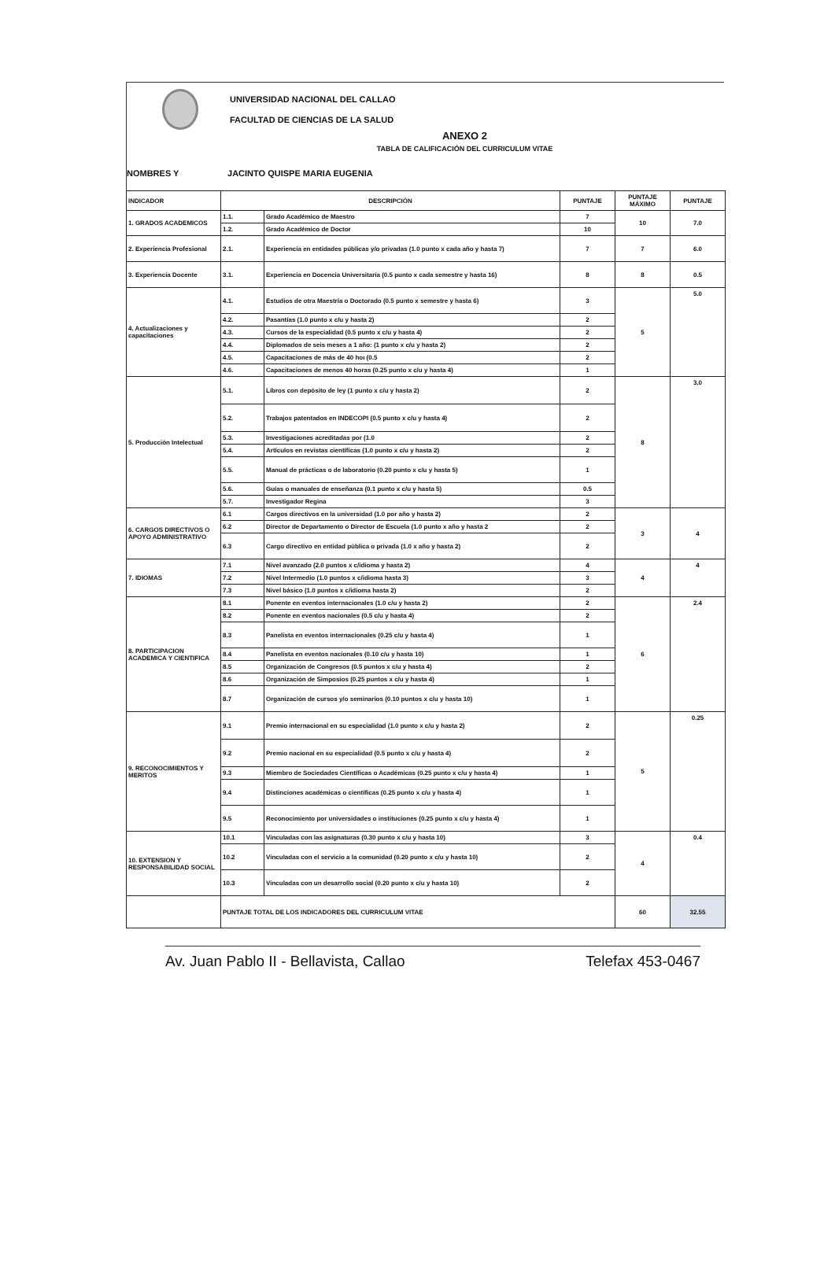UNIVERSIDAD NACIONAL DEL CALLAO
FACULTAD DE CIENCIAS DE LA SALUD
ANEXO 2
TABLA DE CALIFICACIÓN DEL CURRICULUM VITAE
NOMBRES Y JACINTO QUISPE MARIA EUGENIA
| INDICADOR | DESCRIPCIÓN | | PUNTAJE | PUNTAJE MÁXIMO | PUNTAJE |
| --- | --- | --- | --- | --- | --- |
| 1. GRADOS ACADEMICOS | 1.1. | Grado Académico de Maestro | 7 | 10 | 7.0 |
| | 1.2. | Grado Académico de Doctor | 10 | | |
| 2. Experiencia Profesional | 2.1. | Experiencia en entidades públicas y/o privadas (1.0 punto x cada año y hasta 7) | 7 | 7 | 6.0 |
| 3. Experiencia Docente | 3.1. | Experiencia en Docencia Universitaria (0.5 punto x cada semestre y hasta 16) | 8 | 8 | 0.5 |
| 4. Actualizaciones y capacitaciones | 4.1. | Estudios de otra Maestría o Doctorado (0.5 punto x semestre y hasta 6) | 3 | 5 | 5.0 |
| | 4.2. | Pasantías (1.0 punto x c/u y hasta 2) | 2 | | |
| | 4.3. | Cursos de la especialidad (0.5 punto x c/u y hasta 4) | 2 | | |
| | 4.4. | Diplomados de seis meses a 1 año: (1 punto x c/u y hasta 2) | 2 | | |
| | 4.5. | Capacitaciones de más de 40 hoı (0.5 | 2 | | |
| | 4.6. | Capacitaciones de menos 40 horas (0.25 punto x c/u y hasta 4) | 1 | | |
| 5. Producción Intelectual | 5.1. | Libros con depósito de ley (1 punto x c/u y hasta 2) | 2 | 8 | 3.0 |
| | 5.2. | Trabajos patentados en INDECOPI (0.5 punto x c/u y hasta 4) | 2 | | |
| | 5.3. | Investigaciones acreditadas por (1.0 | 2 | | |
| | 5.4. | Artículos en revistas científicas (1.0 punto x c/u y hasta 2) | 2 | | |
| | 5.5. | Manual de prácticas o de laboratorio (0.20 punto x c/u y hasta 5) | 1 | | |
| | 5.6. | Guías o manuales de enseñanza (0.1 punto x c/u y hasta 5) | 0.5 | | |
| | 5.7. | Investigador Regina | 3 | | |
| 6. CARGOS DIRECTIVOS O APOYO ADMINISTRATIVO | 6.1 | Cargos directivos en la universidad (1.0 por año y hasta 2) | 2 | 3 | 4 |
| | 6.2 | Director de Departamento o Director de Escuela (1.0 punto x año y hasta 2 | 2 | | |
| | 6.3 | Cargo directivo en entidad pública o privada (1.0 x año y hasta 2) | 2 | | |
| 7. IDIOMAS | 7.1 | Nivel avanzado (2.0 puntos x c/idioma y hasta 2) | 4 | 4 | 4 |
| | 7.2 | Nivel Intermedio (1.0 puntos x c/idioma hasta 3) | 3 | | |
| | 7.3 | Nivel básico (1.0 puntos x c/idioma hasta 2) | 2 | | |
| 8. PARTICIPACION ACADEMICA Y CIENTIFICA | 8.1 | Ponente en eventos internacionales (1.0 c/u y hasta 2) | 2 | 6 | 2.4 |
| | 8.2 | Ponente en eventos nacionales (0.5 c/u y hasta 4) | 2 | | |
| | 8.3 | Panelista en eventos internacionales (0.25 c/u y hasta 4) | 1 | | |
| | 8.4 | Panelista en eventos nacionales (0.10 c/u y hasta 10) | 1 | | |
| | 8.5 | Organización de Congresos (0.5 puntos x c/u y hasta 4) | 2 | | |
| | 8.6 | Organización de Simposios (0.25 puntos x c/u y hasta 4) | 1 | | |
| | 8.7 | Organización de cursos y/o seminarios (0.10 puntos x c/u y hasta 10) | 1 | | |
| 9. RECONOCIMIENTOS Y MERITOS | 9.1 | Premio internacional en su especialidad (1.0 punto x c/u y hasta 2) | 2 | 5 | 0.25 |
| | 9.2 | Premio nacional en su especialidad (0.5 punto x c/u y hasta 4) | 2 | | |
| | 9.3 | Miembro de Sociedades Científicas o Académicas (0.25 punto x c/u y hasta 4) | 1 | | |
| | 9.4 | Distinciones académicas o científicas (0.25 punto x c/u y hasta 4) | 1 | | |
| | 9.5 | Reconocimiento por universidades o instituciones (0.25 punto x c/u y hasta 4) | 1 | | |
| 10. EXTENSION Y RESPONSABILIDAD SOCIAL | 10.1 | Vinculadas con las asignaturas (0.30 punto x c/u y hasta 10) | 3 | 4 | 0.4 |
| | 10.2 | Vinculadas con el servicio a la comunidad (0.20 punto x c/u y hasta 10) | 2 | | |
| | 10.3 | Vinculadas con un desarrollo social (0.20 punto x c/u y hasta 10) | 2 | | |
| | PUNTAJE TOTAL DE LOS INDICADORES DEL CURRICULUM VITAE | | | 60 | 32.55 |
Av. Juan Pablo II - Bellavista, Callao Telefax 453-0467